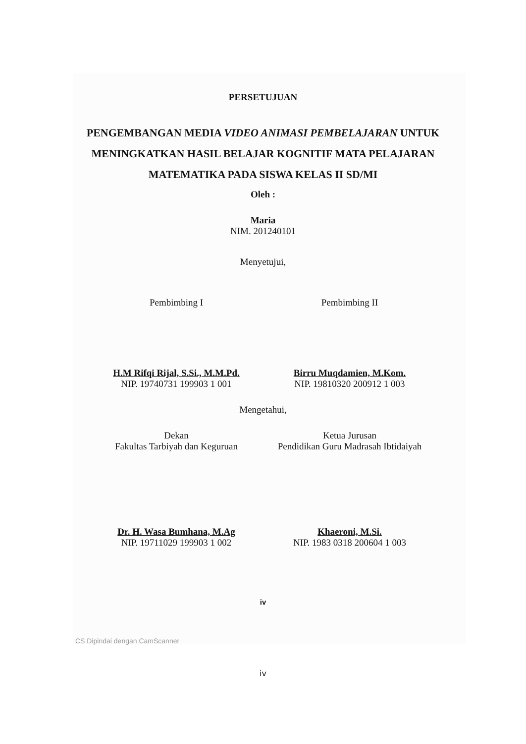PERSETUJUAN
PENGEMBANGAN MEDIA VIDEO ANIMASI PEMBELAJARAN UNTUK MENINGKATKAN HASIL BELAJAR KOGNITIF MATA PELAJARAN MATEMATIKA PADA SISWA KELAS II SD/MI
Oleh :
Maria
NIM. 201240101
Menyetujui,
Pembimbing I
H.M Rifqi Rijal, S.Si., M.M.Pd.
NIP. 19740731 199903 1 001
Pembimbing II
Birru Muqdamien, M.Kom.
NIP. 19810320 200912 1 003
Mengetahui,
Dekan
Fakultas Tarbiyah dan Keguruan
Dr. H. Wasa Bumhana, M.Ag
NIP. 19711029 199903 1 002
Ketua Jurusan
Pendidikan Guru Madrasah Ibtidaiyah
Khaeroni, M.Si.
NIP. 1983 0318 200604 1 003
iv
CS Dipindai dengan CamScanner
iv